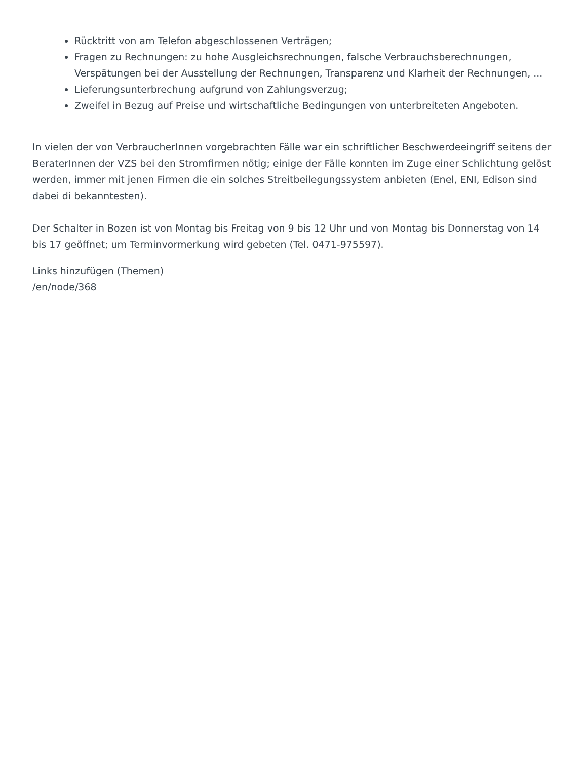Rücktritt von am Telefon abgeschlossenen Verträgen;
Fragen zu Rechnungen: zu hohe Ausgleichsrechnungen, falsche Verbrauchsberechnungen, Verspätungen bei der Ausstellung der Rechnungen, Transparenz und Klarheit der Rechnungen, ...
Lieferungsunterbrechung aufgrund von Zahlungsverzug;
Zweifel in Bezug auf Preise und wirtschaftliche Bedingungen von unterbreiteten Angeboten.
In vielen der von VerbraucherInnen vorgebrachten Fälle war ein schriftlicher Beschwerdeeingriff seitens der BeraterInnen der VZS bei den Stromfirmen nötig; einige der Fälle konnten im Zuge einer Schlichtung gelöst werden, immer mit jenen Firmen die ein solches Streitbeilegungssystem anbieten (Enel, ENI, Edison sind dabei di bekanntesten).
Der Schalter in Bozen ist von Montag bis Freitag von 9 bis 12 Uhr und von Montag bis Donnerstag von 14 bis 17 geöffnet; um Terminvormerkung wird gebeten (Tel. 0471-975597).
Links hinzufügen (Themen)
/en/node/368